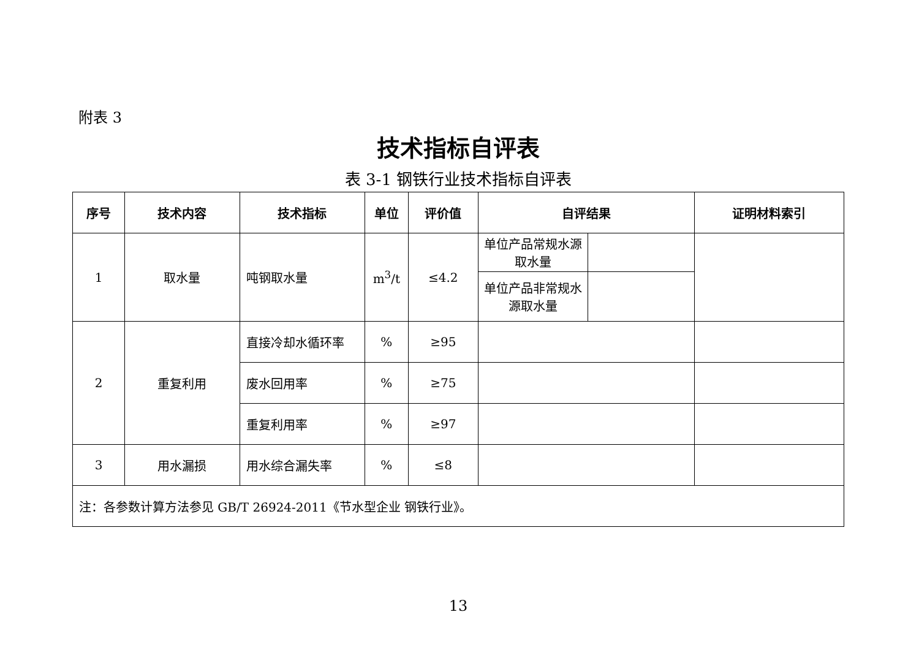附表 3
技术指标自评表
表 3-1 钢铁行业技术指标自评表
| 序号 | 技术内容 | 技术指标 | 单位 | 评价值 | 自评结果 | | 证明材料索引 |
| --- | --- | --- | --- | --- | --- | --- | --- |
| 1 | 取水量 | 吨钢取水量 | m<sup>3</sup>/t | ≤4.2 | 单位产品常规水源取水量 | | |
| | | | | | 单位产品非常规水源取水量 | | |
| 2 | 重复利用 | 直接冷却水循环率 | % | ≥95 | | | |
| | | 废水回用率 | % | ≥75 | | | |
| | | 重复利用率 | % | ≥97 | | | |
| 3 | 用水漏损 | 用水综合漏失率 | % | ≤8 | | | |
| 注：各参数计算方法参见 GB/T 26924-2011《节水型企业 钢铁行业》。 | | | | | | | |
13